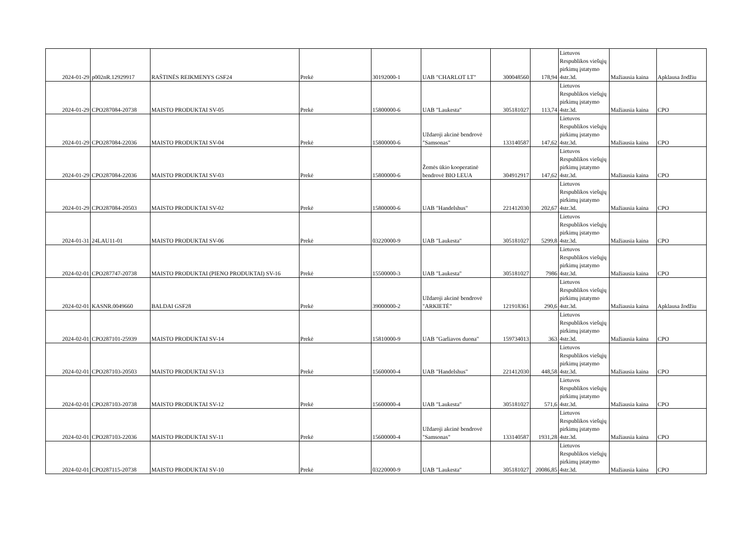| 2024-01-29 | p002nR.12929917 | RAŠTINĖS REIKMENYS GSF24 | Prekė | 30192000-1 | UAB "CHARLOT LT" | 300048560 | 178,94 | Lietuvos Respublikos viešųjų pirkimų įstatymo 4str.3d. | Mažiausia kaina | Apklausa žodžiu |
| 2024-01-29 | CPO287084-20738 | MAISTO PRODUKTAI SV-05 | Prekė | 15800000-6 | UAB "Laukesta" | 305181027 | 113,74 | Lietuvos Respublikos viešųjų pirkimų įstatymo 4str.3d. | Mažiausia kaina | CPO |
| 2024-01-29 | CPO287084-22036 | MAISTO PRODUKTAI SV-04 | Prekė | 15800000-6 | Uždaroji akcinė bendrovė "Samsonas" | 133140587 | 147,62 | Lietuvos Respublikos viešųjų pirkimų įstatymo 4str.3d. | Mažiausia kaina | CPO |
| 2024-01-29 | CPO287084-22036 | MAISTO PRODUKTAI SV-03 | Prekė | 15800000-6 | Žemės ūkio kooperatinė bendrovė BIO LEUA | 304912917 | 147,62 | Lietuvos Respublikos viešųjų pirkimų įstatymo 4str.3d. | Mažiausia kaina | CPO |
| 2024-01-29 | CPO287084-20503 | MAISTO PRODUKTAI SV-02 | Prekė | 15800000-6 | UAB "Handelshus" | 221412030 | 202,67 | Lietuvos Respublikos viešųjų pirkimų įstatymo 4str.3d. | Mažiausia kaina | CPO |
| 2024-01-31 | 24LAU11-01 | MAISTO PRODUKTAI SV-06 | Prekė | 03220000-9 | UAB "Laukesta" | 305181027 | 5299,8 | Lietuvos Respublikos viešųjų pirkimų įstatymo 4str.3d. | Mažiausia kaina | CPO |
| 2024-02-01 | CPO287747-20738 | MAISTO PRODUKTAI (PIENO PRODUKTAI) SV-16 | Prekė | 15500000-3 | UAB "Laukesta" | 305181027 | 7986 | Lietuvos Respublikos viešųjų pirkimų įstatymo 4str.3d. | Mažiausia kaina | CPO |
| 2024-02-01 | KASNR.0049660 | BALDAI GSF28 | Prekė | 39000000-2 | Uždaroji akcinė bendrovė "ARKIETĖ" | 121918361 | 290,6 | Lietuvos Respublikos viešųjų pirkimų įstatymo 4str.3d. | Mažiausia kaina | Apklausa žodžiu |
| 2024-02-01 | CPO287101-25939 | MAISTO PRODUKTAI SV-14 | Prekė | 15810000-9 | UAB "Garliavos duona" | 159734013 | 363 | Lietuvos Respublikos viešųjų pirkimų įstatymo 4str.3d. | Mažiausia kaina | CPO |
| 2024-02-01 | CPO287103-20503 | MAISTO PRODUKTAI SV-13 | Prekė | 15600000-4 | UAB "Handelshus" | 221412030 | 448,58 | Lietuvos Respublikos viešųjų pirkimų įstatymo 4str.3d. | Mažiausia kaina | CPO |
| 2024-02-01 | CPO287103-20738 | MAISTO PRODUKTAI SV-12 | Prekė | 15600000-4 | UAB "Laukesta" | 305181027 | 571,6 | Lietuvos Respublikos viešųjų pirkimų įstatymo 4str.3d. | Mažiausia kaina | CPO |
| 2024-02-01 | CPO287103-22036 | MAISTO PRODUKTAI SV-11 | Prekė | 15600000-4 | Uždaroji akcinė bendrovė "Samsonas" | 133140587 | 1931,28 | Lietuvos Respublikos viešųjų pirkimų įstatymo 4str.3d. | Mažiausia kaina | CPO |
| 2024-02-01 | CPO287115-20738 | MAISTO PRODUKTAI SV-10 | Prekė | 03220000-9 | UAB "Laukesta" | 305181027 | 20086,85 | Lietuvos Respublikos viešųjų pirkimų įstatymo 4str.3d. | Mažiausia kaina | CPO |